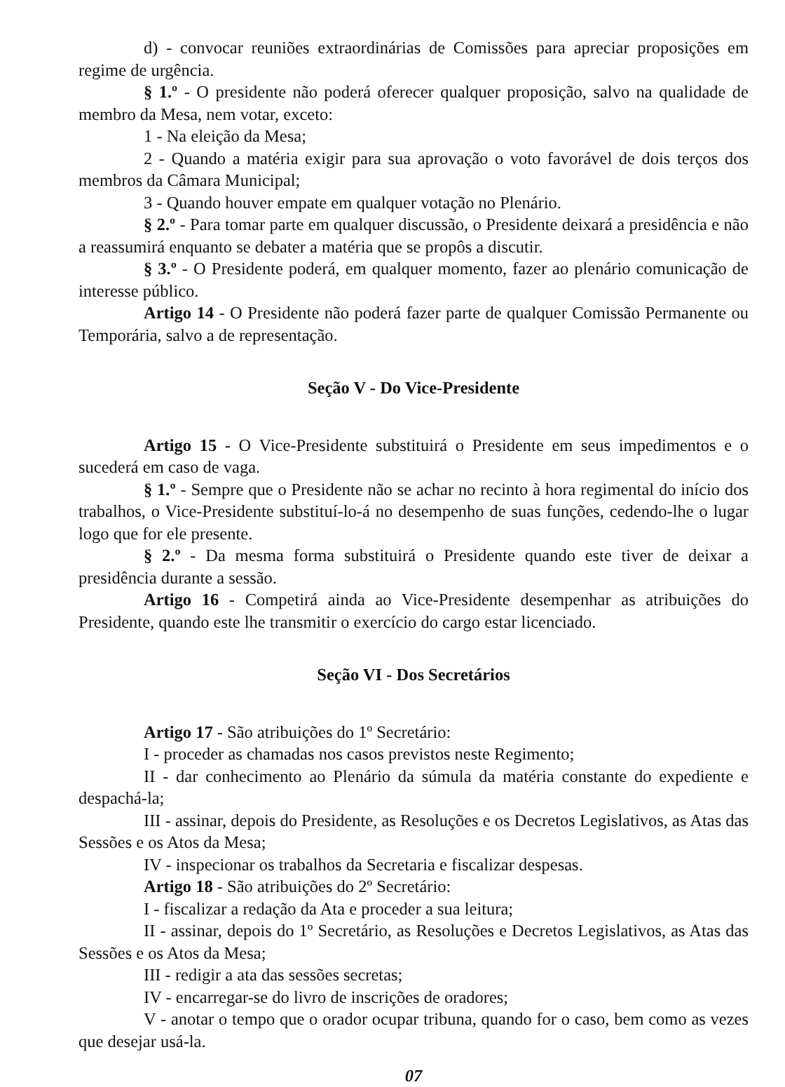d) - convocar reuniões extraordinárias de Comissões para apreciar proposições em regime de urgência.
§ 1.º - O presidente não poderá oferecer qualquer proposição, salvo na qualidade de membro da Mesa, nem votar, exceto:
1 - Na eleição da Mesa;
2 - Quando a matéria exigir para sua aprovação o voto favorável de dois terços dos membros da Câmara Municipal;
3 - Quando houver empate em qualquer votação no Plenário.
§ 2.º - Para tomar parte em qualquer discussão, o Presidente deixará a presidência e não a reassumirá enquanto se debater a matéria que se propôs a discutir.
§ 3.º - O Presidente poderá, em qualquer momento, fazer ao plenário comunicação de interesse público.
Artigo 14 - O Presidente não poderá fazer parte de qualquer Comissão Permanente ou Temporária, salvo a de representação.
Seção V - Do Vice-Presidente
Artigo 15 - O Vice-Presidente substituirá o Presidente em seus impedimentos e o sucederá em caso de vaga.
§ 1.º - Sempre que o Presidente não se achar no recinto à hora regimental do início dos trabalhos, o Vice-Presidente substituí-lo-á no desempenho de suas funções, cedendo-lhe o lugar logo que for ele presente.
§ 2.º - Da mesma forma substituirá o Presidente quando este tiver de deixar a presidência durante a sessão.
Artigo 16 - Competirá ainda ao Vice-Presidente desempenhar as atribuições do Presidente, quando este lhe transmitir o exercício do cargo estar licenciado.
Seção VI - Dos Secretários
Artigo 17 - São atribuições do 1º Secretário:
I - proceder as chamadas nos casos previstos neste Regimento;
II - dar conhecimento ao Plenário da súmula da matéria constante do expediente e despachá-la;
III - assinar, depois do Presidente, as Resoluções e os Decretos Legislativos, as Atas das Sessões e os Atos da Mesa;
IV - inspecionar os trabalhos da Secretaria e fiscalizar despesas.
Artigo 18 - São atribuições do 2º Secretário:
I - fiscalizar a redação da Ata e proceder a sua leitura;
II - assinar, depois do 1º Secretário, as Resoluções e Decretos Legislativos, as Atas das Sessões e os Atos da Mesa;
III - redigir a ata das sessões secretas;
IV - encarregar-se do livro de inscrições de oradores;
V - anotar o tempo que o orador ocupar tribuna, quando for o caso, bem como as vezes que desejar usá-la.
07